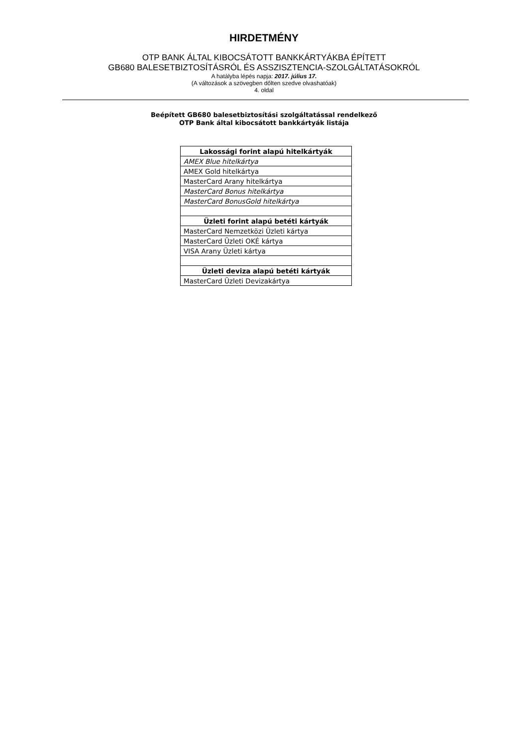HIRDETMÉNY
OTP BANK ÁLTAL KIBOCSÁTOTT BANKKÁRTYÁKBA ÉPÍTETT
GB680 BALESETBIZTOSÍTÁSRÓL ÉS ASSZISZTENCIA-SZOLGÁLTATÁSOKRÓL
A hatályba lépés napja: 2017. július 17.
(A változások a szövegben dőlten szedve olvashatóak)
4. oldal
Beépített GB680 balesetbiztosítási szolgáltatással rendelkező
OTP Bank által kibocsátott bankkártyák listája
| Lakossági forint alapú hitelkártyák |
| --- |
| AMEX Blue hitelkártya |
| AMEX Gold hitelkártya |
| MasterCard Arany hitelkártya |
| MasterCard Bonus hitelkártya |
| MasterCard BonusGold hitelkártya |
| Üzleti forint alapú betéti kártyák |
| MasterCard Nemzetközi Üzleti kártya |
| MasterCard Üzleti OKÉ kártya |
| VISA Arany Üzleti kártya |
| Üzleti deviza alapú betéti kártyák |
| MasterCard Üzleti Devizakártya |